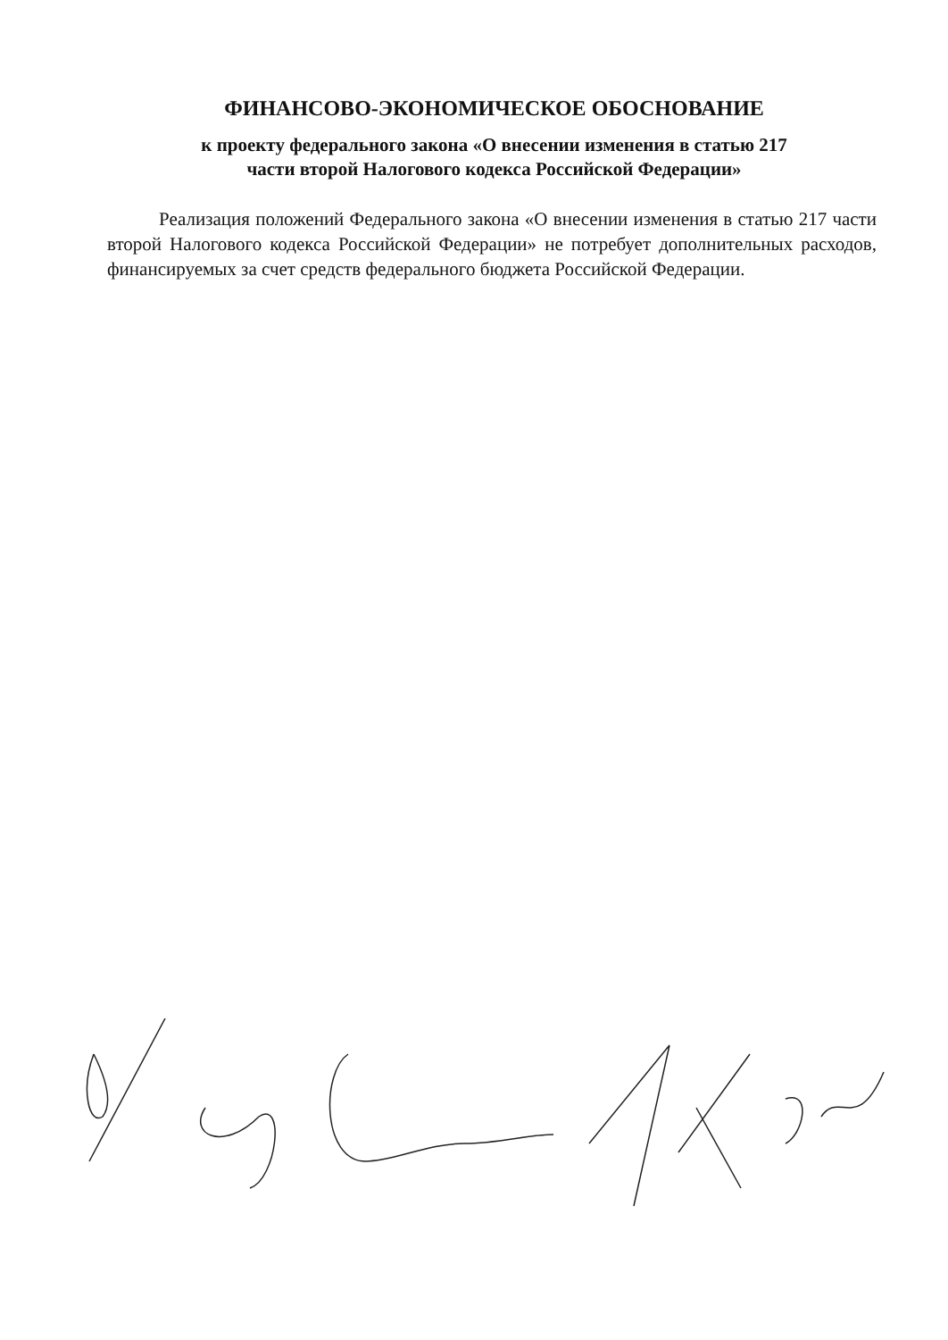ФИНАНСОВО-ЭКОНОМИЧЕСКОЕ ОБОСНОВАНИЕ
к проекту федерального закона «О внесении изменения в статью 217
части второй Налогового кодекса Российской Федерации»
Реализация положений Федерального закона «О внесении изменения в статью 217 части второй Налогового кодекса Российской Федерации» не потребует дополнительных расходов, финансируемых за счет средств федерального бюджета Российской Федерации.